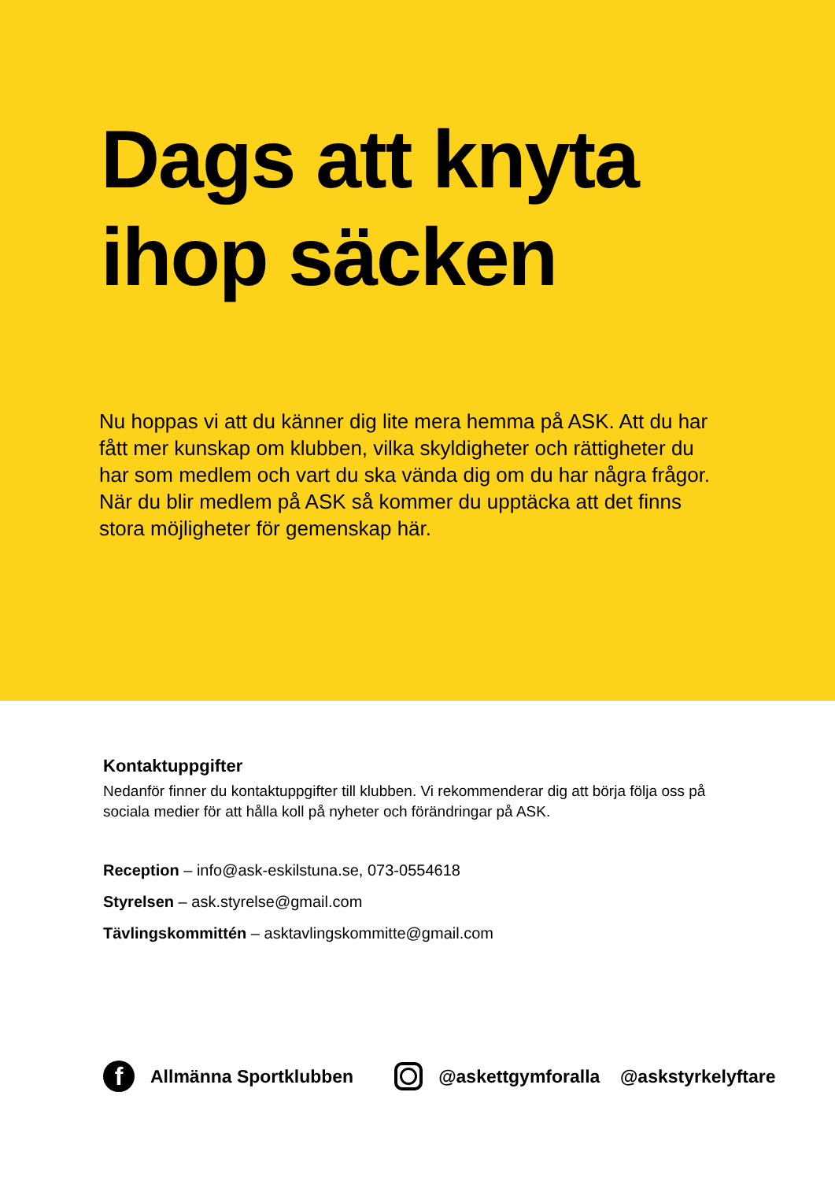Dags att knyta
ihop säcken
Nu hoppas vi att du känner dig lite mera hemma på ASK. Att du har fått mer kunskap om klubben, vilka skyldigheter och rättigheter du har som medlem och vart du ska vända dig om du har några frågor. När du blir medlem på ASK så kommer du upptäcka att det finns stora möjligheter för gemenskap här.
Kontaktuppgifter
Nedanför finner du kontaktuppgifter till klubben. Vi rekommenderar dig att börja följa oss på sociala medier för att hålla koll på nyheter och förändringar på ASK.
Reception – info@ask-eskilstuna.se, 073-0554618
Styrelsen – ask.styrelse@gmail.com
Tävlingskommittén – asktavlingskommitte@gmail.com
f Allmänna Sportklubben @askettgymforalla @askstyrkelyftare